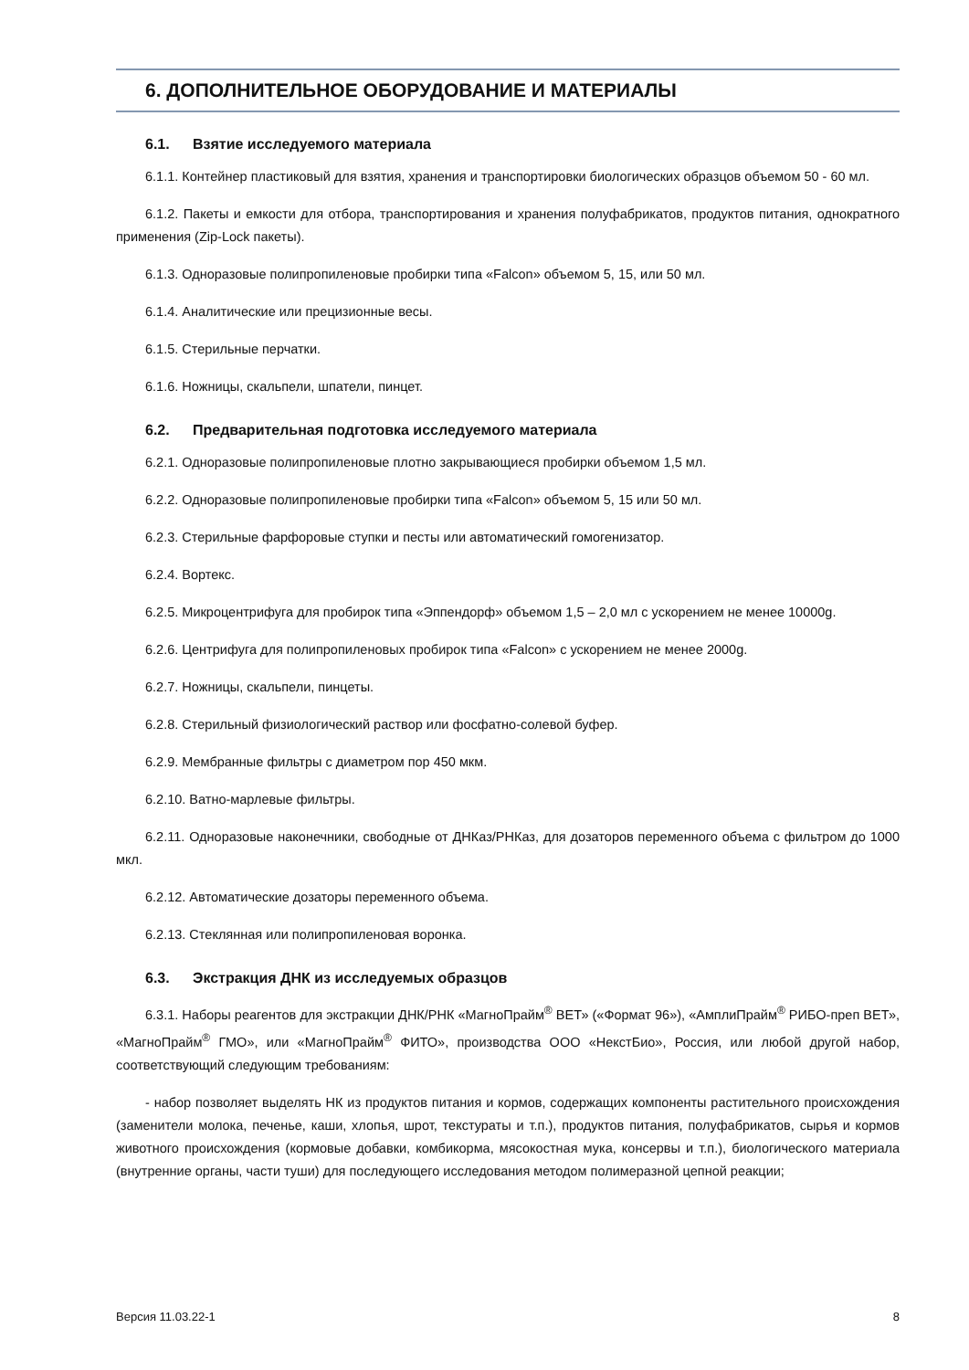6. ДОПОЛНИТЕЛЬНОЕ ОБОРУДОВАНИЕ И МАТЕРИАЛЫ
6.1. Взятие исследуемого материала
6.1.1. Контейнер пластиковый для взятия, хранения и транспортировки биологических образцов объемом 50 - 60 мл.
6.1.2. Пакеты и емкости для отбора, транспортирования и хранения полуфабрикатов, продуктов питания, однократного применения (Zip-Lock пакеты).
6.1.3. Одноразовые полипропиленовые пробирки типа «Falcon» объемом 5, 15, или 50 мл.
6.1.4. Аналитические или прецизионные весы.
6.1.5. Стерильные перчатки.
6.1.6. Ножницы, скальпели, шпатели, пинцет.
6.2. Предварительная подготовка исследуемого материала
6.2.1. Одноразовые полипропиленовые плотно закрывающиеся пробирки объемом 1,5 мл.
6.2.2. Одноразовые полипропиленовые пробирки типа «Falcon» объемом 5, 15 или 50 мл.
6.2.3. Стерильные фарфоровые ступки и песты или автоматический гомогенизатор.
6.2.4. Вортекс.
6.2.5. Микроцентрифуга для пробирок типа «Эппендорф» объемом 1,5 – 2,0 мл с ускорением не менее 10000g.
6.2.6. Центрифуга для полипропиленовых пробирок типа «Falcon» с ускорением не менее 2000g.
6.2.7. Ножницы, скальпели, пинцеты.
6.2.8. Стерильный физиологический раствор или фосфатно-солевой буфер.
6.2.9. Мембранные фильтры с диаметром пор 450 мкм.
6.2.10. Ватно-марлевые фильтры.
6.2.11. Одноразовые наконечники, свободные от ДНКаз/РНКаз, для дозаторов переменного объема с фильтром до 1000 мкл.
6.2.12. Автоматические дозаторы переменного объема.
6.2.13. Стеклянная или полипропиленовая воронка.
6.3. Экстракция ДНК из исследуемых образцов
6.3.1. Наборы реагентов для экстракции ДНК/РНК «МагноПрайм<sup>®</sup> ВЕТ» («Формат 96»), «АмплиПрайм<sup>®</sup> РИБО-преп ВЕТ», «МагноПрайм<sup>®</sup> ГМО», или «МагноПрайм<sup>®</sup> ФИТО», производства ООО «НекстБио», Россия, или любой другой набор, соответствующий следующим требованиям:
- набор позволяет выделять НК из продуктов питания и кормов, содержащих компоненты растительного происхождения (заменители молока, печенье, каши, хлопья, шрот, текстураты и т.п.), продуктов питания, полуфабрикатов, сырья и кормов животного происхождения (кормовые добавки, комбикорма, мясокостная мука, консервы и т.п.), биологического материала (внутренние органы, части туши) для последующего исследования методом полимеразной цепной реакции;
Версия 11.03.22-1 8